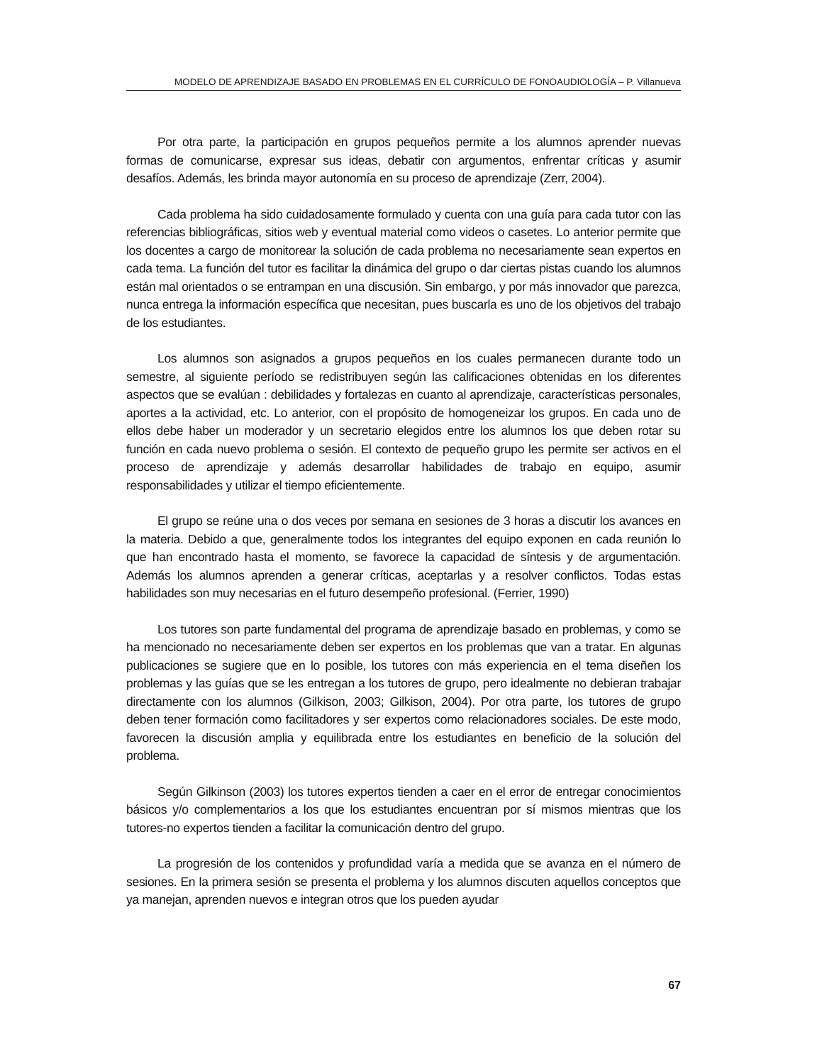MODELO DE APRENDIZAJE BASADO EN PROBLEMAS EN EL CURRÍCULO DE FONOAUDIOLOGÍA – P. Villanueva
Por otra parte, la participación en grupos pequeños permite a los alumnos aprender nuevas formas de comunicarse, expresar sus ideas, debatir con argumentos, enfrentar críticas y asumir desafíos. Además, les brinda mayor autonomía en su proceso de aprendizaje (Zerr, 2004).
Cada problema ha sido cuidadosamente formulado y cuenta con una guía para cada tutor con las referencias bibliográficas, sitios web y eventual material como videos o casetes. Lo anterior permite que los docentes a cargo de monitorear la solución de cada problema no necesariamente sean expertos en cada tema. La función del tutor es facilitar la dinámica del grupo o dar ciertas pistas cuando los alumnos están mal orientados o se entrampan en una discusión. Sin embargo, y por más innovador que parezca, nunca entrega la información específica que necesitan, pues buscarla es uno de los objetivos del trabajo de los estudiantes.
Los alumnos son asignados a grupos pequeños en los cuales permanecen durante todo un semestre, al siguiente período se redistribuyen según las calificaciones obtenidas en los diferentes aspectos que se evalúan : debilidades y fortalezas en cuanto al aprendizaje, características personales, aportes a la actividad, etc. Lo anterior, con el propósito de homogeneizar los grupos. En cada uno de ellos debe haber un moderador y un secretario elegidos entre los alumnos los que deben rotar su función en cada nuevo problema o sesión. El contexto de pequeño grupo les permite ser activos en el proceso de aprendizaje y además desarrollar habilidades de trabajo en equipo, asumir responsabilidades y utilizar el tiempo eficientemente.
El grupo se reúne una o dos veces por semana en sesiones de 3 horas a discutir los avances en la materia. Debido a que, generalmente todos los integrantes del equipo exponen en cada reunión lo que han encontrado hasta el momento, se favorece la capacidad de síntesis y de argumentación. Además los alumnos aprenden a generar críticas, aceptarlas y a resolver conflictos. Todas estas habilidades son muy necesarias en el futuro desempeño profesional. (Ferrier, 1990)
Los tutores son parte fundamental del programa de aprendizaje basado en problemas, y como se ha mencionado no necesariamente deben ser expertos en los problemas que van a tratar. En algunas publicaciones se sugiere que en lo posible, los tutores con más experiencia en el tema diseñen los problemas y las guías que se les entregan a los tutores de grupo, pero idealmente no debieran trabajar directamente con los alumnos (Gilkison, 2003; Gilkison, 2004). Por otra parte, los tutores de grupo deben tener formación como facilitadores y ser expertos como relacionadores sociales. De este modo, favorecen la discusión amplia y equilibrada entre los estudiantes en beneficio de la solución del problema.
Según Gilkinson (2003) los tutores expertos tienden a caer en el error de entregar conocimientos básicos y/o complementarios a los que los estudiantes encuentran por sí mismos mientras que los tutores-no expertos tienden a facilitar la comunicación dentro del grupo.
La progresión de los contenidos y profundidad varía a medida que se avanza en el número de sesiones. En la primera sesión se presenta el problema y los alumnos discuten aquellos conceptos que ya manejan, aprenden nuevos e integran otros que los pueden ayudar
67